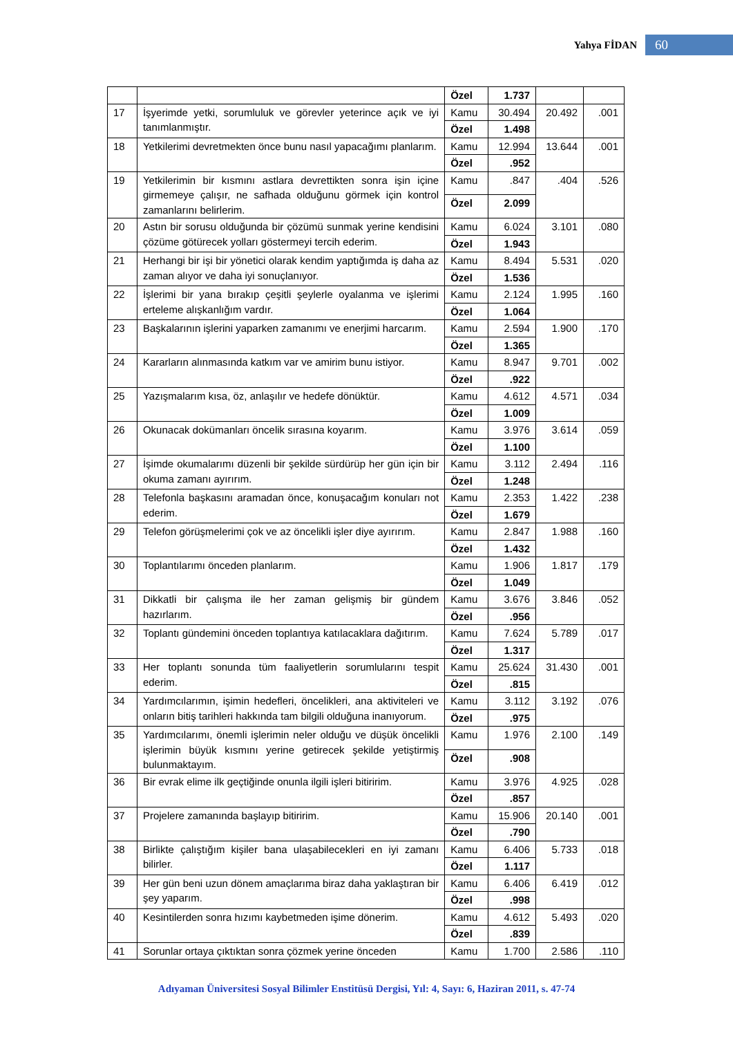Yahya FİDAN 60
| | | Özel | 1.737 | | |
| 17 | İşyerimde yetki, sorumluluk ve görevler yeterince açık ve iyi tanımlanmıştır. | Kamu | 30.494 | 20.492 | .001 |
| | | Özel | 1.498 | | |
| 18 | Yetkilerimi devretmekten önce bunu nasıl yapacağımı planlarım. | Kamu | 12.994 | 13.644 | .001 |
| | | Özel | .952 | | |
| 19 | Yetkilerimin bir kısmını astlara devrettikten sonra işin içine girmemeye çalışır, ne safhada olduğunu görmek için kontrol zamanlarını belirlerim. | Kamu | .847 | .404 | .526 |
| | | Özel | 2.099 | | |
| 20 | Astın bir sorusu olduğunda bir çözümü sunmak yerine kendisini çözüme götürecek yolları göstermeyi tercih ederim. | Kamu | 6.024 | 3.101 | .080 |
| | | Özel | 1.943 | | |
| 21 | Herhangi bir işi bir yönetici olarak kendim yaptığımda iş daha az zaman alıyor ve daha iyi sonuçlanıyor. | Kamu | 8.494 | 5.531 | .020 |
| | | Özel | 1.536 | | |
| 22 | İşlerimi bir yana bırakıp çeşitli şeylerle oyalanma ve işlerimi erteleme alışkanlığım vardır. | Kamu | 2.124 | 1.995 | .160 |
| | | Özel | 1.064 | | |
| 23 | Başkalarının işlerini yaparken zamanımı ve enerjimi harcarım. | Kamu | 2.594 | 1.900 | .170 |
| | | Özel | 1.365 | | |
| 24 | Kararların alınmasında katkım var ve amirim bunu istiyor. | Kamu | 8.947 | 9.701 | .002 |
| | | Özel | .922 | | |
| 25 | Yazışmalarım kısa, öz, anlaşılır ve hedefe dönüktür. | Kamu | 4.612 | 4.571 | .034 |
| | | Özel | 1.009 | | |
| 26 | Okunacak dokümanları öncelik sırasına koyarım. | Kamu | 3.976 | 3.614 | .059 |
| | | Özel | 1.100 | | |
| 27 | İşimde okumalarımı düzenli bir şekilde sürdürüp her gün için bir okuma zamanı ayırırım. | Kamu | 3.112 | 2.494 | .116 |
| | | Özel | 1.248 | | |
| 28 | Telefonla başkasını aramadan önce, konuşacağım konuları not ederim. | Kamu | 2.353 | 1.422 | .238 |
| | | Özel | 1.679 | | |
| 29 | Telefon görüşmelerimi çok ve az öncelikli işler diye ayırırım. | Kamu | 2.847 | 1.988 | .160 |
| | | Özel | 1.432 | | |
| 30 | Toplantılarımı önceden planlarım. | Kamu | 1.906 | 1.817 | .179 |
| | | Özel | 1.049 | | |
| 31 | Dikkatli bir çalışma ile her zaman gelişmiş bir gündem hazırlarım. | Kamu | 3.676 | 3.846 | .052 |
| | | Özel | .956 | | |
| 32 | Toplantı gündemini önceden toplantıya katılacaklara dağıtırım. | Kamu | 7.624 | 5.789 | .017 |
| | | Özel | 1.317 | | |
| 33 | Her toplantı sonunda tüm faaliyetlerin sorumlularını tespit ederim. | Kamu | 25.624 | 31.430 | .001 |
| | | Özel | .815 | | |
| 34 | Yardımcılarımın, işimin hedefleri, öncelikleri, ana aktiviteleri ve onların bitiş tarihleri hakkında tam bilgili olduğuna inanıyorum. | Kamu | 3.112 | 3.192 | .076 |
| | | Özel | .975 | | |
| 35 | Yardımcılarımı, önemli işlerimin neler olduğu ve düşük öncelikli işlerimin büyük kısmını yerine getirecek şekilde yetiştirmiş bulunmaktayım. | Kamu | 1.976 | 2.100 | .149 |
| | | Özel | .908 | | |
| 36 | Bir evrak elime ilk geçtiğinde onunla ilgili işleri bitiririm. | Kamu | 3.976 | 4.925 | .028 |
| | | Özel | .857 | | |
| 37 | Projelere zamanında başlayıp bitiririm. | Kamu | 15.906 | 20.140 | .001 |
| | | Özel | .790 | | |
| 38 | Birlikte çalıştığım kişiler bana ulaşabilecekleri en iyi zamanı bilirler. | Kamu | 6.406 | 5.733 | .018 |
| | | Özel | 1.117 | | |
| 39 | Her gün beni uzun dönem amaçlarıma biraz daha yaklaştıran bir şey yaparım. | Kamu | 6.406 | 6.419 | .012 |
| | | Özel | .998 | | |
| 40 | Kesintilerden sonra hızımı kaybetmeden işime dönerim. | Kamu | 4.612 | 5.493 | .020 |
| | | Özel | .839 | | |
| 41 | Sorunlar ortaya çıktıktan sonra çözmek yerine önceden | Kamu | 1.700 | 2.586 | .110 |
Adıyaman Üniversitesi Sosyal Bilimler Enstitüsü Dergisi, Yıl: 4, Sayı: 6, Haziran 2011, s. 47-74